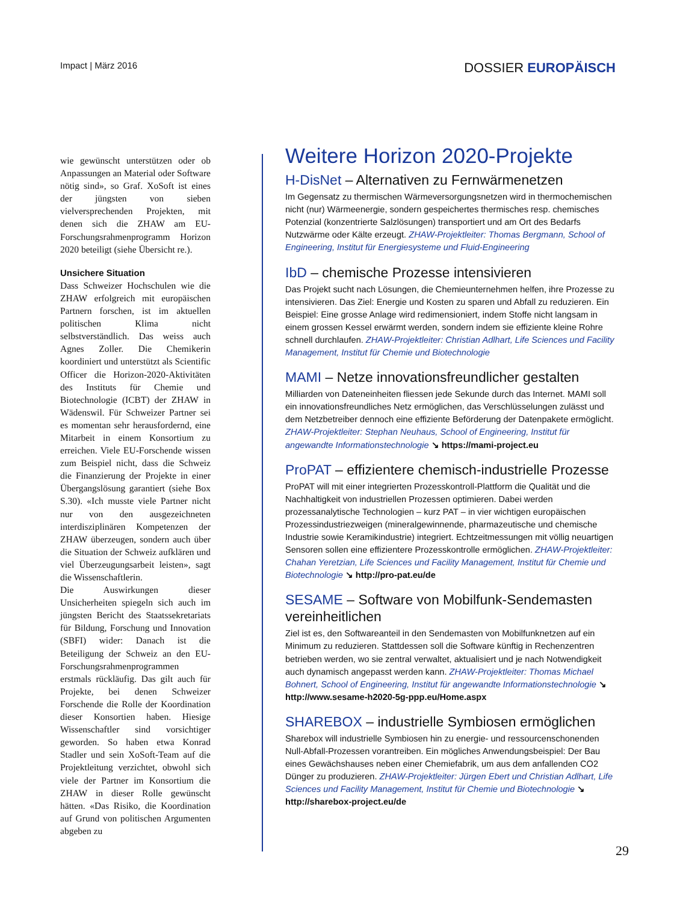Impact | März 2016
DOSSIER EUROPÄISCH
wie gewünscht unterstützen oder ob Anpassungen an Material oder Software nötig sind», so Graf. XoSoft ist eines der jüngsten von sieben vielversprechenden Projekten, mit denen sich die ZHAW am EU-Forschungsrahmenprogramm Horizon 2020 beteiligt (siehe Übersicht re.).
Unsichere Situation
Dass Schweizer Hochschulen wie die ZHAW erfolgreich mit europäischen Partnern forschen, ist im aktuellen politischen Klima nicht selbstverständlich. Das weiss auch Agnes Zoller. Die Chemikerin koordiniert und unterstützt als Scientific Officer die Horizon-2020-Aktivitäten des Instituts für Chemie und Biotechnologie (ICBT) der ZHAW in Wädenswil. Für Schweizer Partner sei es momentan sehr herausfordernd, eine Mitarbeit in einem Konsortium zu erreichen. Viele EU-Forschende wissen zum Beispiel nicht, dass die Schweiz die Finanzierung der Projekte in einer Übergangslösung garantiert (siehe Box S.30). «Ich musste viele Partner nicht nur von den ausgezeichneten interdisziplinären Kompetenzen der ZHAW überzeugen, sondern auch über die Situation der Schweiz aufklären und viel Überzeugungsarbeit leisten», sagt die Wissenschaftlerin.
Die Auswirkungen dieser Unsicherheiten spiegeln sich auch im jüngsten Bericht des Staatssekretariats für Bildung, Forschung und Innovation (SBFI) wider: Danach ist die Beteiligung der Schweiz an den EU-Forschungsrahmenprogrammen erstmals rückläufig. Das gilt auch für Projekte, bei denen Schweizer Forschende die Rolle der Koordination dieser Konsortien haben. Hiesige Wissenschaftler sind vorsichtiger geworden. So haben etwa Konrad Stadler und sein XoSoft-Team auf die Projektleitung verzichtet, obwohl sich viele der Partner im Konsortium die ZHAW in dieser Rolle gewünscht hätten. «Das Risiko, die Koordination auf Grund von politischen Argumenten abgeben zu
Weitere Horizon 2020-Projekte
H-DisNet – Alternativen zu Fernwärmenetzen
Im Gegensatz zu thermischen Wärmeversorgungsnetzen wird in thermochemischen nicht (nur) Wärmeenergie, sondern gespeichertes thermisches resp. chemisches Potenzial (konzentrierte Salzlösungen) transportiert und am Ort des Bedarfs Nutzwärme oder Kälte erzeugt. ZHAW-Projektleiter: Thomas Bergmann, School of Engineering, Institut für Energiesysteme und Fluid-Engineering
IbD – chemische Prozesse intensivieren
Das Projekt sucht nach Lösungen, die Chemieunternehmen helfen, ihre Prozesse zu intensivieren. Das Ziel: Energie und Kosten zu sparen und Abfall zu reduzieren. Ein Beispiel: Eine grosse Anlage wird redimensioniert, indem Stoffe nicht langsam in einem grossen Kessel erwärmt werden, sondern indem sie effiziente kleine Rohre schnell durchlaufen. ZHAW-Projektleiter: Christian Adlhart, Life Sciences und Facility Management, Institut für Chemie und Biotechnologie
MAMI – Netze innovationsfreundlicher gestalten
Milliarden von Dateneinheiten fliessen jede Sekunde durch das Internet. MAMI soll ein innovationsfreundliches Netz ermöglichen, das Verschlüsselungen zulässt und dem Netzbetreiber dennoch eine effiziente Beförderung der Datenpakete ermöglicht. ZHAW-Projektleiter: Stephan Neuhaus, School of Engineering, Institut für angewandte Informationstechnologie ↘ https://mami-project.eu
ProPAT – effizientere chemisch-industrielle Prozesse
ProPAT will mit einer integrierten Prozesskontroll-Plattform die Qualität und die Nachhaltigkeit von industriellen Prozessen optimieren. Dabei werden prozessanalytische Technologien – kurz PAT – in vier wichtigen europäischen Prozessindustriezweigen (mineralgewinnende, pharmazeutische und chemische Industrie sowie Keramikindustrie) integriert. Echtzeitmessungen mit völlig neuartigen Sensoren sollen eine effizientere Prozesskontrolle ermöglichen. ZHAW-Projektleiter: Chahan Yeretzian, Life Sciences und Facility Management, Institut für Chemie und Biotechnologie ↘ http://pro-pat.eu/de
SESAME – Software von Mobilfunk-Sendemasten vereinheitlichen
Ziel ist es, den Softwareanteil in den Sendemasten von Mobilfunknetzen auf ein Minimum zu reduzieren. Stattdessen soll die Software künftig in Rechenzentren betrieben werden, wo sie zentral verwaltet, aktualisiert und je nach Notwendigkeit auch dynamisch angepasst werden kann. ZHAW-Projektleiter: Thomas Michael Bohnert, School of Engineering, Institut für angewandte Informationstechnologie ↘ http://www.sesame-h2020-5g-ppp.eu/Home.aspx
SHAREBOX – industrielle Symbiosen ermöglichen
Sharebox will industrielle Symbiosen hin zu energie- und ressourcenschonenden Null-Abfall-Prozessen vorantreiben. Ein mögliches Anwendungsbeispiel: Der Bau eines Gewächshauses neben einer Chemiefabrik, um aus dem anfallenden CO2 Dünger zu produzieren. ZHAW-Projektleiter: Jürgen Ebert und Christian Adlhart, Life Sciences und Facility Management, Institut für Chemie und Biotechnologie ↘ http://sharebox-project.eu/de
29